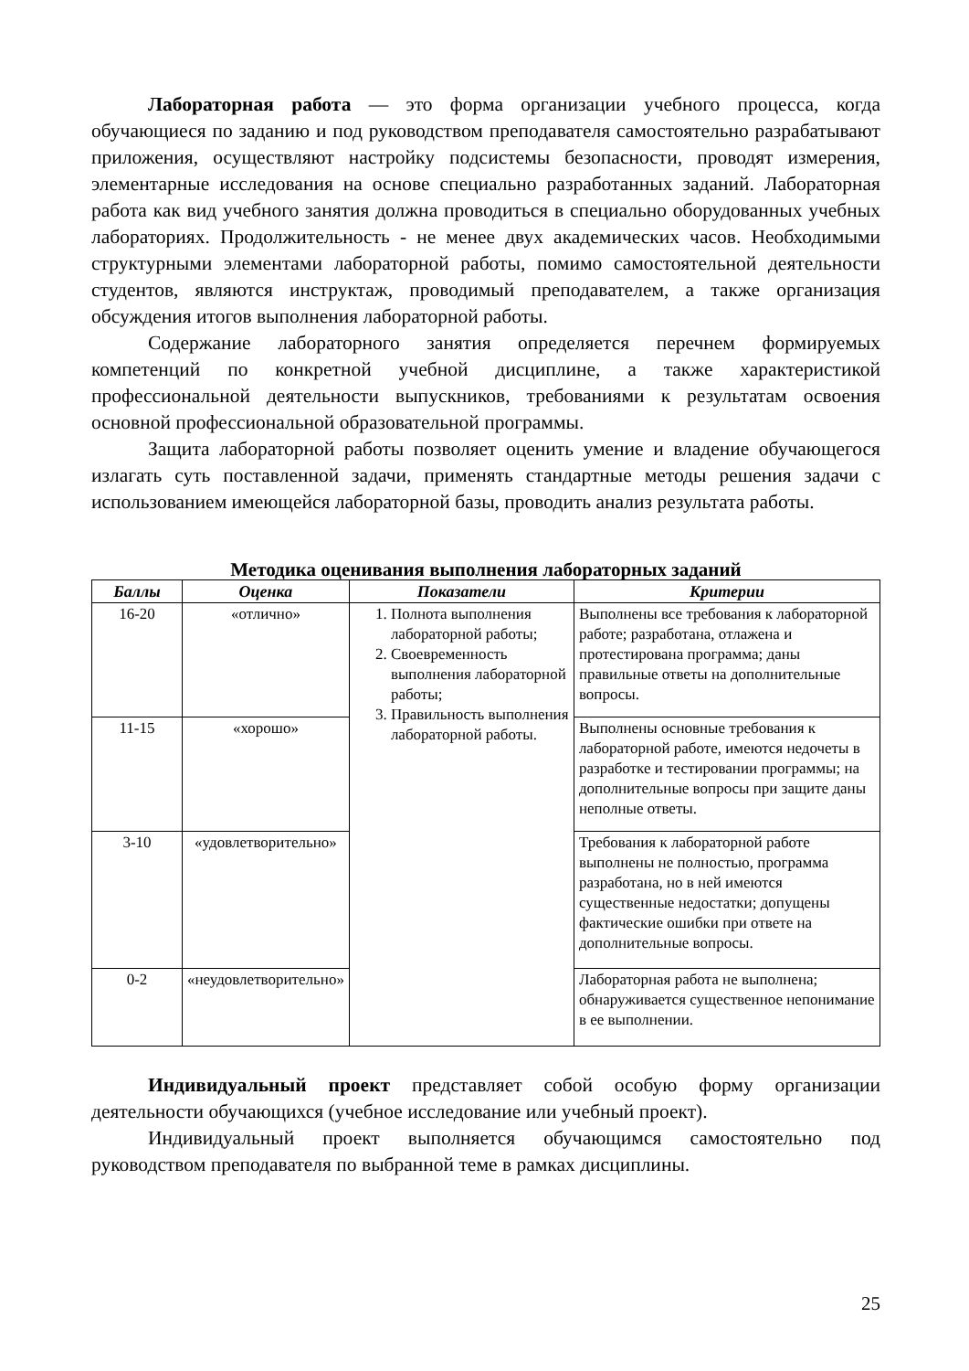Лабораторная работа — это форма организации учебного процесса, когда обучающиеся по заданию и под руководством преподавателя самостоятельно разрабатывают приложения, осуществляют настройку подсистемы безопасности, проводят измерения, элементарные исследования на основе специально разработанных заданий. Лабораторная работа как вид учебного занятия должна проводиться в специально оборудованных учебных лабораториях. Продолжительность - не менее двух академических часов. Необходимыми структурными элементами лабораторной работы, помимо самостоятельной деятельности студентов, являются инструктаж, проводимый преподавателем, а также организация обсуждения итогов выполнения лабораторной работы.
Содержание лабораторного занятия определяется перечнем формируемых компетенций по конкретной учебной дисциплине, а также характеристикой профессиональной деятельности выпускников, требованиями к результатам освоения основной профессиональной образовательной программы.
Защита лабораторной работы позволяет оценить умение и владение обучающегося излагать суть поставленной задачи, применять стандартные методы решения задачи с использованием имеющейся лабораторной базы, проводить анализ результата работы.
Методика оценивания выполнения лабораторных заданий
| Баллы | Оценка | Показатели | Критерии |
| --- | --- | --- | --- |
| 16-20 | «отлично» | 1. Полнота выполнения лабораторной работы; 2. Своевременность выполнения лабораторной работы; 3. Правильность выполнения лабораторной работы. | Выполнены все требования к лабораторной работе; разработана, отлажена и протестирована программа; даны правильные ответы на дополнительные вопросы. |
| 11-15 | «хорошо» | | Выполнены основные требования к лабораторной работе, имеются недочеты в разработке и тестировании программы; на дополнительные вопросы при защите даны неполные ответы. |
| 3-10 | «удовлетворительно» | | Требования к лабораторной работе выполнены не полностью, программа разработана, но в ней имеются существенные недостатки; допущены фактические ошибки при ответе на дополнительные вопросы. |
| 0-2 | «неудовлетворительно» | | Лабораторная работа не выполнена; обнаруживается существенное непонимание в ее выполнении. |
Индивидуальный проект представляет собой особую форму организации деятельности обучающихся (учебное исследование или учебный проект).
Индивидуальный проект выполняется обучающимся самостоятельно под руководством преподавателя по выбранной теме в рамках дисциплины.
25